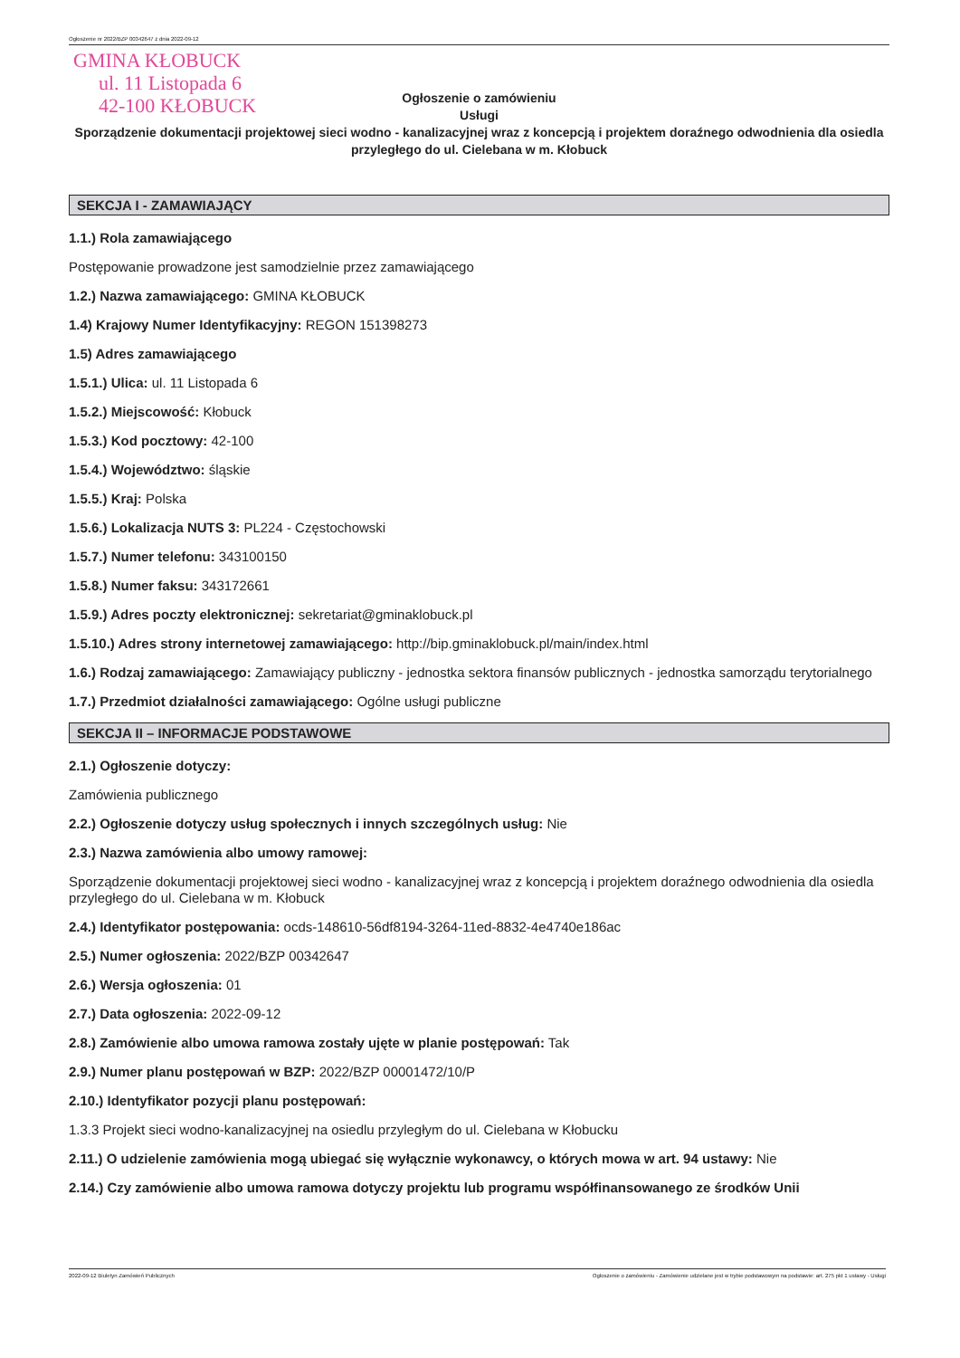Ogłoszenie nr 2022/BZP 00342647 z dnia 2022-09-12
GMINA KŁOBUCK
ul. 11 Listopada 6
42-100 KŁOBUCK
Ogłoszenie o zamówieniu
Usługi
Sporządzenie dokumentacji projektowej sieci wodno - kanalizacyjnej wraz z koncepcją i projektem doraźnego odwodnienia dla osiedla przyległego do ul. Cielebana w m. Kłobuck
SEKCJA I - ZAMAWIAJĄCY
1.1.) Rola zamawiającego
Postępowanie prowadzone jest samodzielnie przez zamawiającego
1.2.) Nazwa zamawiającego: GMINA KŁOBUCK
1.4) Krajowy Numer Identyfikacyjny: REGON 151398273
1.5) Adres zamawiającego
1.5.1.) Ulica: ul. 11 Listopada 6
1.5.2.) Miejscowość: Kłobuck
1.5.3.) Kod pocztowy: 42-100
1.5.4.) Województwo: śląskie
1.5.5.) Kraj: Polska
1.5.6.) Lokalizacja NUTS 3: PL224 - Częstochowski
1.5.7.) Numer telefonu: 343100150
1.5.8.) Numer faksu: 343172661
1.5.9.) Adres poczty elektronicznej: sekretariat@gminaklobuck.pl
1.5.10.) Adres strony internetowej zamawiającego: http://bip.gminaklobuck.pl/main/index.html
1.6.) Rodzaj zamawiającego: Zamawiający publiczny - jednostka sektora finansów publicznych - jednostka samorządu terytorialnego
1.7.) Przedmiot działalności zamawiającego: Ogólne usługi publiczne
SEKCJA II – INFORMACJE PODSTAWOWE
2.1.) Ogłoszenie dotyczy:
Zamówienia publicznego
2.2.) Ogłoszenie dotyczy usług społecznych i innych szczególnych usług: Nie
2.3.) Nazwa zamówienia albo umowy ramowej:
Sporządzenie dokumentacji projektowej sieci wodno - kanalizacyjnej wraz z koncepcją i projektem doraźnego odwodnienia dla osiedla przyległego do ul. Cielebana w m. Kłobuck
2.4.) Identyfikator postępowania: ocds-148610-56df8194-3264-11ed-8832-4e4740e186ac
2.5.) Numer ogłoszenia: 2022/BZP 00342647
2.6.) Wersja ogłoszenia: 01
2.7.) Data ogłoszenia: 2022-09-12
2.8.) Zamówienie albo umowa ramowa zostały ujęte w planie postępowań: Tak
2.9.) Numer planu postępowań w BZP: 2022/BZP 00001472/10/P
2.10.) Identyfikator pozycji planu postępowań:
1.3.3 Projekt sieci wodno-kanalizacyjnej na osiedlu przyległym do ul. Cielebana w Kłobucku
2.11.) O udzielenie zamówienia mogą ubiegać się wyłącznie wykonawcy, o których mowa w art. 94 ustawy: Nie
2.14.) Czy zamówienie albo umowa ramowa dotyczy projektu lub programu współfinansowanego ze środków Unii
2022-09-12 Biuletyn Zamówień Publicznych Ogłoszenie o zamówieniu - Zamówienie udzielane jest w trybie podstawowym na podstawie: art. 275 pkt 1 ustawy - Usługi